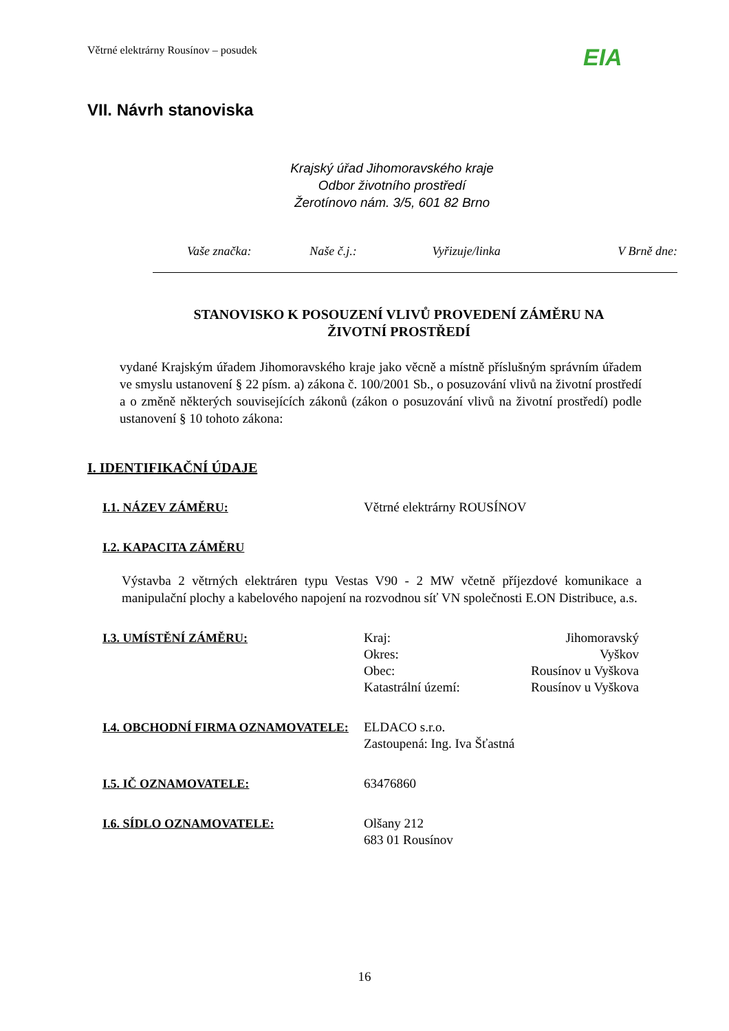Větrné elektrárny Rousínov – posudek
EIA
VII. Návrh stanoviska
Krajský úřad Jihomoravského kraje
Odbor životního prostředí
Žerotínovo nám. 3/5, 601 82 Brno
Vaše značka: Naše č.j.: Vyřizuje/linka V Brně dne:
STANOVISKO K POSOUZENÍ VLIVŮ PROVEDENÍ ZÁMĚRU NA
ŽIVOTNÍ PROSTŘEDÍ
vydané Krajským úřadem Jihomoravského kraje jako věcně a místně příslušným správním úřadem ve smyslu ustanovení § 22 písm. a) zákona č. 100/2001 Sb., o posuzování vlivů na životní prostředí a o změně některých souvisejících zákonů (zákon o posuzování vlivů na životní prostředí) podle ustanovení § 10 tohoto zákona:
I. IDENTIFIKAČNÍ ÚDAJE
I.1. NÁZEV ZÁMĚRU: Větrné elektrárny ROUSÍNOV
I.2. KAPACITA ZÁMĚRU
Výstavba 2 větrných elektráren typu Vestas V90 - 2 MW včetně příjezdové komunikace a manipulační plochy a kabelového napojení na rozvodnou síť VN společnosti E.ON Distribuce, a.s.
I.3. UMÍSTĚNÍ ZÁMĚRU: Kraj: Jihomoravský
Okres: Vyškov
Obec: Rousínov u Vyškova
Katastrální území: Rousínov u Vyškova
I.4. OBCHODNÍ FIRMA OZNAMOVATELE: ELDACO s.r.o.
Zastoupená: Ing. Iva Šťastná
I.5. IČ OZNAMOVATELE: 63476860
I.6. SÍDLO OZNAMOVATELE: Olšany 212
683 01 Rousínov
16